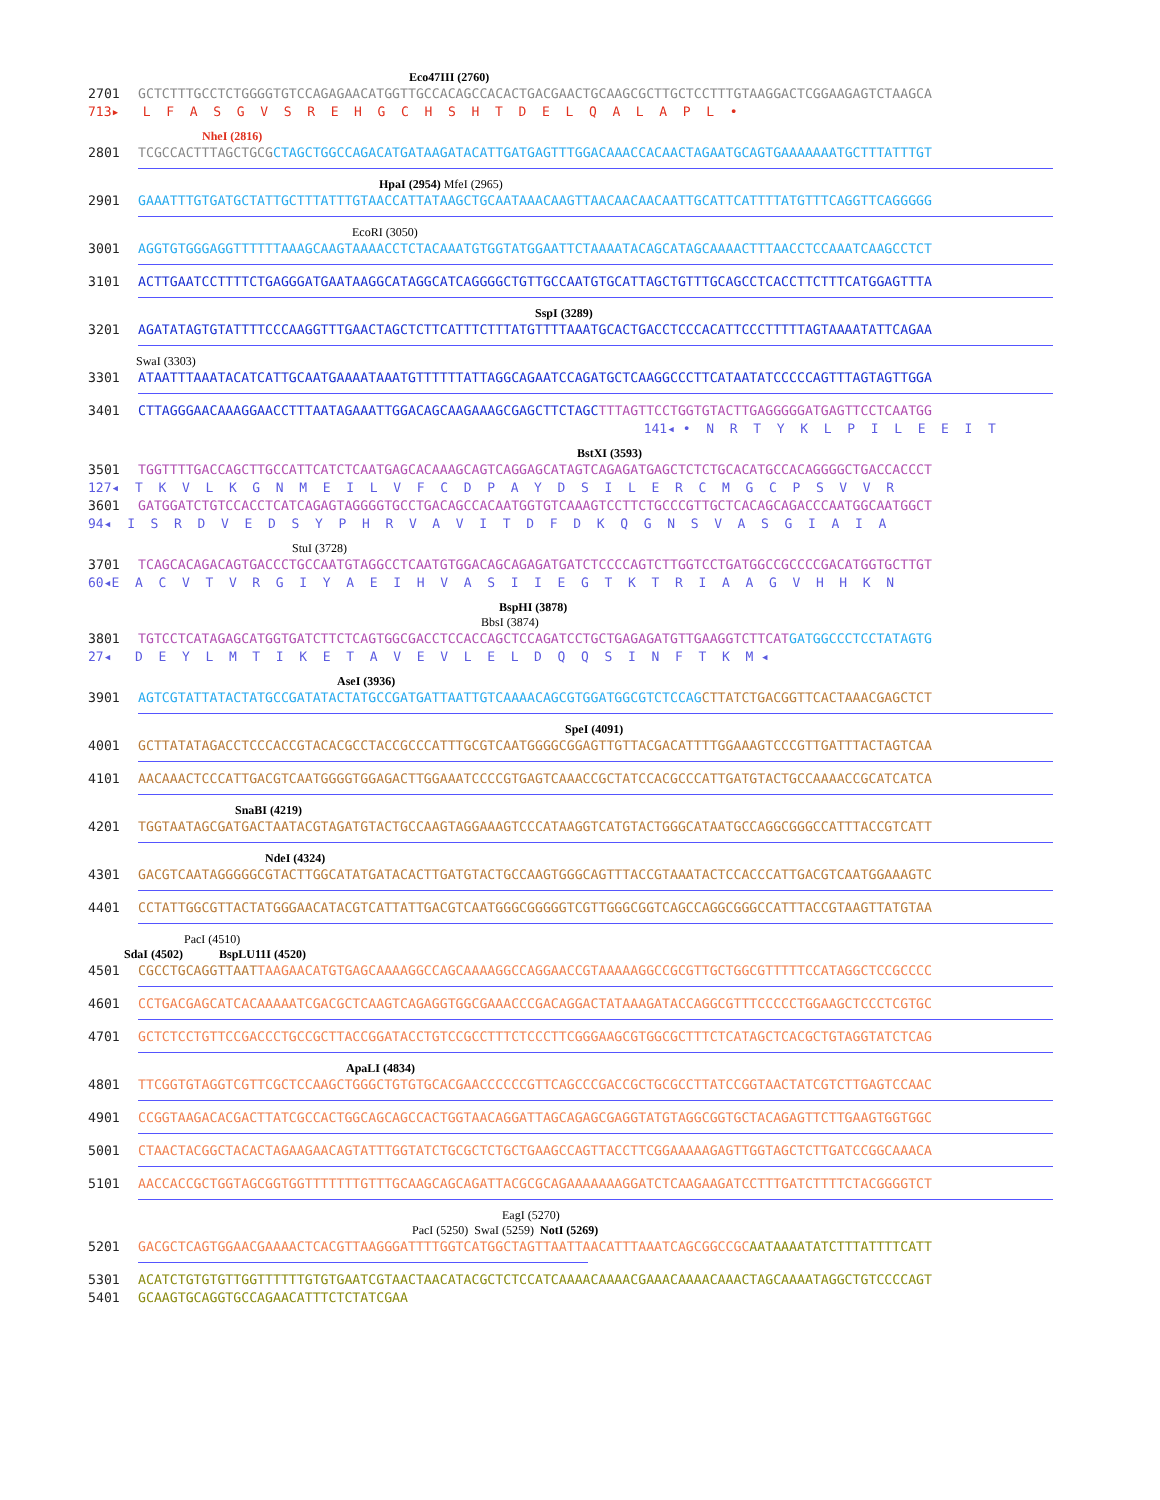Eco47III (2760)
2701 GCTCTTTGCCTCTGGGGTGTCCAGAGAACATGGTTGCCACAGCCACACTGACGAACTGCAAGCGCTTGCTCCTTTGTAAGGACTCGGAAGAGTCTAAGCA
713▸ L F A S G V S R E H G C H S H T D E L Q A L A P L •
NheI (2816)
2801 TCGCCACTTTAGCTGCG CTAGCTGGCCAGACATGATAAGATACATTGATGAGTTTGGACAAACCACAACTAGAATGCAGTGAAAAAAATGCTTTATTTGT
HpaI (2954) MfeI (2965)
2901 GAAATTTGTGATGCTATTGCTTTATTTGTAACCATTATAAGCTGCAATAAACAAGTTAACAACAACAATTGCATTCATTTTATGTTTCAGGTTCAGGGGG
EcoRI (3050)
3001 AGGTGTGGGAGGTTTTTTAAAGCAAGTAAAACCTCTACAAATGTGGTATGGAATTCTAAAATACAGCATAGCAAAACTTTAACCTCCAAATCAAGCCTCT
3101 ACTTGAATCCTTTTCTGAGGGATGAATAAGGCATAGGCATCAGGGGCTGTTGCCAATGTGCATTAGCTGTTTGCAGCCTCACCTTCTTTCATGGAGTTTA
SspI (3289)
3201 AGATATAGTGTATTTTCCCAAGGTTTGAACTAGCTCTTCATTTCTTTATGTTTTAAATGCACTGACCTCCCACATTCCCTTTTTAGTAAAATATTCAGAA
SwaI (3303)
3301 ATAATTTAAATACATCATTGCAATGAAAATAAATGTTTTTTATTAGGCAGAATCCAGATGCTCAAGGCCCTTCATAATATCCCCCAGTTTAGTAGTTGGA
3401 CTTAGGGAACAAAGGAACCTTTAATAGAAATTGGACAGCAAGAAAGCGAGCTTCTAGC TTTAGTTCCTGGTGTACTTGAGGGGGATGAGTTCCTCAATGG
141◂ • N R T Y K L P I L E E I T
BstXI (3593)
3501 TGGTTTTGACCAGCTTGCCATTCATCTCAATGAGCACAAAGCAGTCAGGAGCATAGTCAGAGATGAGCTCTCTGCACATGCCACAGGGGCTGACCACCCT
127◂ T K V L K G N M E I L V F C D P A Y D S I L E R C M G C P S V V R
3601 GATGGATCTGTCCACCTCATCAGAGTAGGGGTGCCTGACAGCCACAATGGTGTCAAAGTCCTTCTGCCCGTTGCTCACAGCAGACCCAATGGCAATGGCT
94◂ I S R D V E D S Y P H R V A V I T D F D K Q G N S V A S G I A I A
StuI (3728)
3701 TCAGCACAGACAGTGACCCTGCCAATGTAGGCCTCAATGTGGACAGCAGAGATGATCTCCCCAGTCTTGGTCCTGATGGCCGCCCCGACATGGTGCTTGT
60◂E A C V T V R G I Y A E I H V A S I I E G T K T R I A A G V H H K N
BspHI (3878)
BbsI (3874)
3801 TGTCCTCATAGAGCATGGTGATCTTCTCAGTGGCGACCTCCACCAGCTCCAGATCCTGCTGAGAGATGTTGAAGGTCTTCAT GATGGCCCTCCTATAGTG
27◂ D E Y L M T I K E T A V E V L E L D Q Q S I N F T K M ◂
AseI (3936)
3901 AGTCGTATTATACTATGCCGATATACTATGCCGATGATTAATTGTCAAAACAGCGTGGATGGCGTCTCCAG CTTATCTGACGGTTCACTAAACGAGCTCT
SpeI (4091)
4001 GCTTATATAGACCTCCCACCGTACACGCCTACCGCCCATTTGCGTCAATGGGGCGGAGTTGTTACGACATTTTGGAAAGTCCCGTTGATTTACTAGTCAA
4101 AACAAACTCCCATTGACGTCAATGGGGTGGAGACTTGGAAATCCCCGTGAGTCAAACCGCTATCCACGCCCATTGATGTACTGCCAAAACCGCATCATCA
SnaBI (4219)
4201 TGGTAATAGCGATGACTAATACGTAGATGTACTGCCAAGTAGGAAAGTCCCATAAGGTCATGTACTGGGCATAATGCCAGGCGGGCCATTTACCGTCATT
NdeI (4324)
4301 GACGTCAATAGGGGGCGTACTTGGCATATGATACACTTGATGTACTGCCAAGTGGGCAGTTTACCGTAAATACTCCACCCATTGACGTCAATGGAAAGTC
4401 CCTATTGGCGTTACTATGGGAACATACGTCATTATTGACGTCAATGGGCGGGGGTCGTTGGGCGGTCAGCCAGGCGGGCCATTTACCGTAAGTTATGTAA
PacI (4510)
SdaI (4502) BspLU11I (4520)
4501 CGCCTGCAGGTTAAT TAAGAACATGTGAGCAAAAGGCCAGCAAAAGGCCAGGAACCGTAAAAAGGCCGCGTTGCTGGCGTTTTTCCATAGGCTCCGCCCC
4601 CCTGACGAGCATCACAAAAATCGACGCTCAAGTCAGAGGTGGCGAAACCCGACAGGACTATAAAGATACCAGGCGTTTCCCCCTGGAAGCTCCCTCGTGC
4701 GCTCTCCTGTTCCGACCCTGCCGCTTACCGGATACCTGTCCGCCTTTCTCCCTTCGGGAAGCGTGGCGCTTTCTCATAGCTCACGCTGTAGGTATCTCAG
ApaLI (4834)
4801 TTCGGTGTAGGTCGTTCGCTCCAAGCTGGGCTGTGTGCACGAACCCCCCGTTCAGCCCGACCGCTGCGCCTTATCCGGTAACTATCGTCTTGAGTCCAAC
4901 CCGGTAAGACACGACTTATCGCCACTGGCAGCAGCCACTGGTAACAGGATTAGCAGAGCGAGGTATGTAGGCGGTGCTACAGAGTTCTTGAAGTGGTGGC
5001 CTAACTACGGCTACACTAGAAGAACAGTATTTGGTATCTGCGCTCTGCTGAAGCCAGTTACCTTCGGAAAAAGAGTTGGTAGCTCTTGATCCGGCAAACA
5101 AACCACCGCTGGTAGCGGTGGTTTTTTTGTTTGCAAGCAGCAGATTACGCGCAGAAAAAAAGGATCTCAAGAAGATCCTTTGATCTTTTCTACGGGGTCT
EagI (5270)
PacI (5250) SwaI (5259) NotI (5269)
5201 GACGCTCAGTGGAACGAAAACTCACGTTAAGGGATTTTGGTCATGGCTAGTTAATTAACATTTAAATCAGCGGCCGC AATAAAATATCTTTATTTTCATT
5301 ACATCTGTGTGTTGGTTTTTTGTGTGAATCGTAACTAACATACGCTCTCCATCAAAACAAAACGAAACAAAACAAACTAGCAAAATAGGCTGTCCCCAGT
5401 GCAAGTGCAGGTGCCAGAACATTTCTCTATCGAA